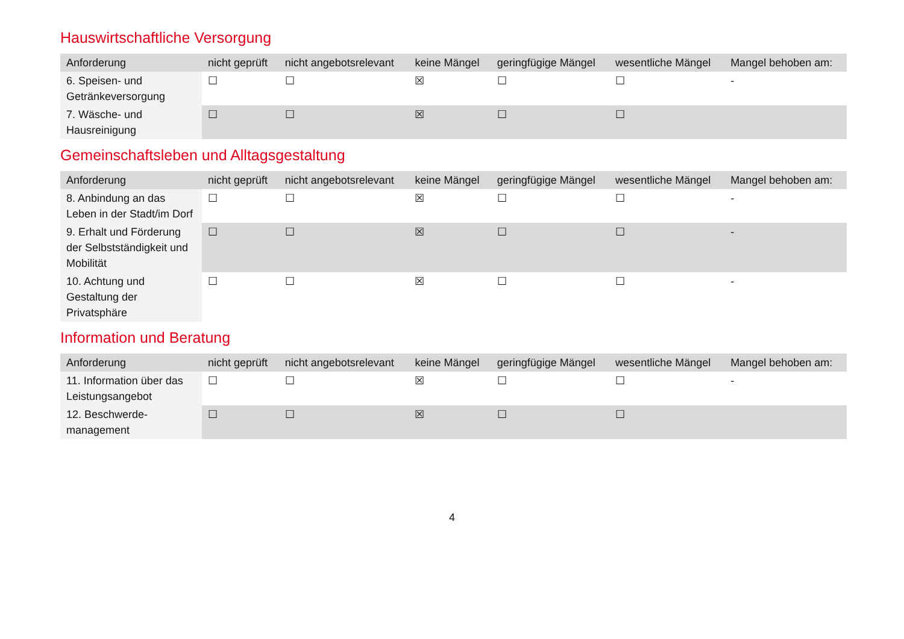Hauswirtschaftliche Versorgung
| Anforderung | nicht geprüft | nicht angebotsrelevant | keine Mängel | geringfügige Mängel | wesentliche Mängel | Mangel behoben am: |
| --- | --- | --- | --- | --- | --- | --- |
| 6. Speisen- und Getränkeversorgung | ☐ | ☐ | ☒ | ☐ | ☐ | - |
| 7. Wäsche- und Hausreinigung | ☐ | ☐ | ☒ | ☐ | ☐ | |
Gemeinschaftsleben und Alltagsgestaltung
| Anforderung | nicht geprüft | nicht angebotsrelevant | keine Mängel | geringfügige Mängel | wesentliche Mängel | Mangel behoben am: |
| --- | --- | --- | --- | --- | --- | --- |
| 8. Anbindung an das Leben in der Stadt/im Dorf | ☐ | ☐ | ☒ | ☐ | ☐ | - |
| 9. Erhalt und Förderung der Selbstständigkeit und Mobilität | ☐ | ☐ | ☒ | ☐ | ☐ | - |
| 10. Achtung und Gestaltung der Privatsphäre | ☐ | ☐ | ☒ | ☐ | ☐ | - |
Information und Beratung
| Anforderung | nicht geprüft | nicht angebotsrelevant | keine Mängel | geringfügige Mängel | wesentliche Mängel | Mangel behoben am: |
| --- | --- | --- | --- | --- | --- | --- |
| 11. Information über das Leistungsangebot | ☐ | ☐ | ☒ | ☐ | ☐ | - |
| 12. Beschwerde-management | ☐ | ☐ | ☒ | ☐ | ☐ | |
4